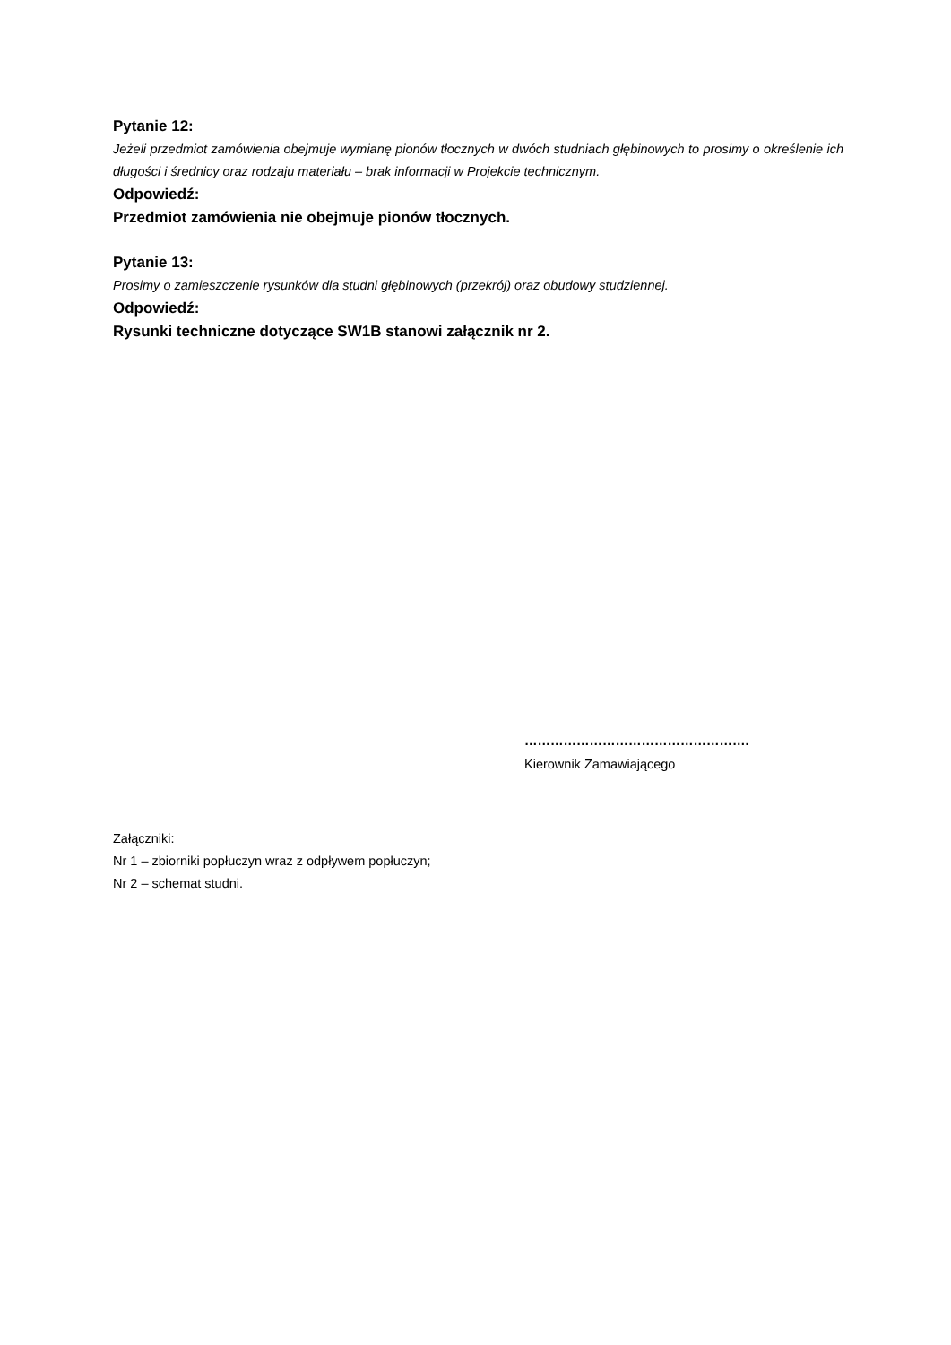Pytanie 12:
Jeżeli przedmiot zamówienia obejmuje wymianę pionów tłocznych w dwóch studniach głębinowych to prosimy o określenie ich długości i średnicy oraz rodzaju materiału – brak informacji w Projekcie technicznym.
Odpowiedź:
Przedmiot zamówienia nie obejmuje pionów tłocznych.
Pytanie 13:
Prosimy o zamieszczenie rysunków dla studni głębinowych (przekrój) oraz obudowy studziennej.
Odpowiedź:
Rysunki techniczne dotyczące SW1B stanowi załącznik nr 2.
…………………………………………….
Kierownik Zamawiającego
Załączniki:
Nr 1 – zbiorniki popłuczyn wraz z odpływem popłuczyn;
Nr 2 – schemat studni.